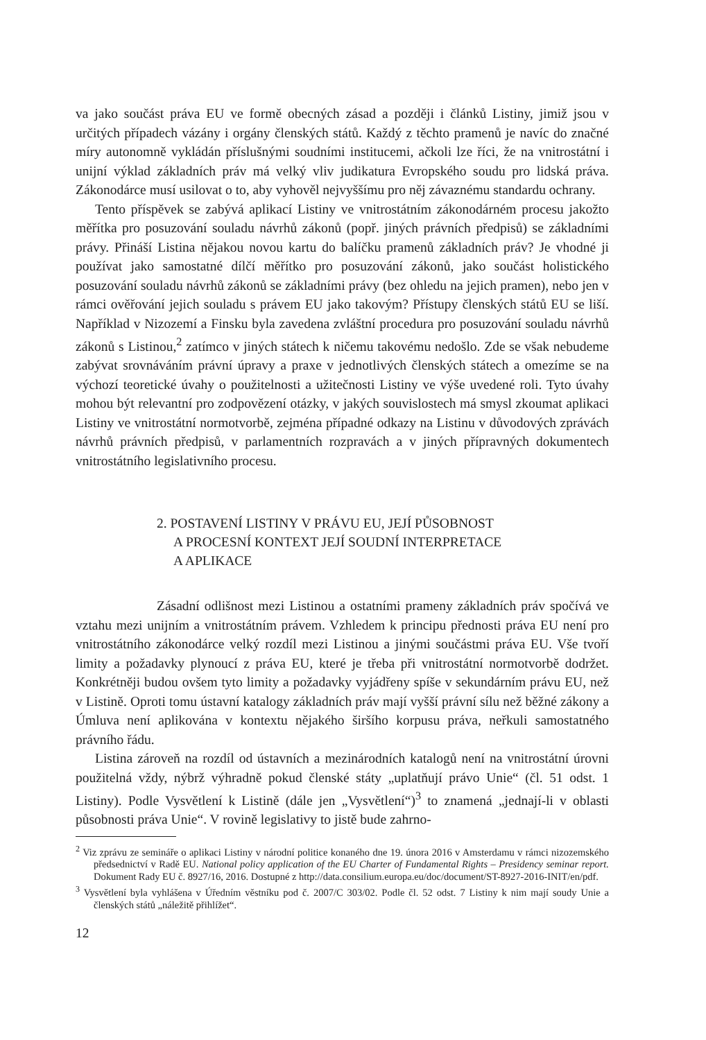va jako součást práva EU ve formě obecných zásad a později i článků Listiny, jimiž jsou v určitých případech vázány i orgány členských států. Každý z těchto pramenů je navíc do značné míry autonomně vykládán příslušnými soudními institucemi, ačkoli lze říci, že na vnitrostátní i unijní výklad základních práv má velký vliv judikatura Evropského soudu pro lidská práva. Zákonodárce musí usilovat o to, aby vyhověl nejvyššímu pro něj závaznému standardu ochrany.
Tento příspěvek se zabývá aplikací Listiny ve vnitrostátním zákonodárném procesu jakožto měřítka pro posuzování souladu návrhů zákonů (popř. jiných právních předpisů) se základními právy. Přináší Listina nějakou novou kartu do balíčku pramenů základních práv? Je vhodné ji používat jako samostatné dílčí měřítko pro posuzování zákonů, jako součást holistického posuzování souladu návrhů zákonů se základními právy (bez ohledu na jejich pramen), nebo jen v rámci ověřování jejich souladu s právem EU jako takovým? Přístupy členských států EU se liší. Například v Nizozemí a Finsku byla zavedena zvláštní procedura pro posuzování souladu návrhů zákonů s Listinou,<sup>2</sup> zatímco v jiných státech k ničemu takovému nedošlo. Zde se však nebudeme zabývat srovnáváním právní úpravy a praxe v jednotlivých členských státech a omezíme se na výchozí teoretické úvahy o použitelnosti a užitečnosti Listiny ve výše uvedené roli. Tyto úvahy mohou být relevantní pro zodpovězení otázky, v jakých souvislostech má smysl zkoumat aplikaci Listiny ve vnitrostátní normotvorbě, zejména případné odkazy na Listinu v důvodových zprávách návrhů právních předpisů, v parlamentních rozpravách a v jiných přípravných dokumentech vnitrostátního legislativního procesu.
2. POSTAVENÍ LISTINY V PRÁVU EU, JEJÍ PŮSOBNOST
A PROCESNÍ KONTEXT JEJÍ SOUDNÍ INTERPRETACE
A APLIKACE
Zásadní odlišnost mezi Listinou a ostatními prameny základních práv spočívá ve vztahu mezi unijním a vnitrostátním právem. Vzhledem k principu přednosti práva EU není pro vnitrostátního zákonodárce velký rozdíl mezi Listinou a jinými součástmi práva EU. Vše tvoří limity a požadavky plynoucí z práva EU, které je třeba při vnitrostátní normotvorbě dodržet. Konkrétněji budou ovšem tyto limity a požadavky vyjádřeny spíše v sekundárním právu EU, než v Listině. Oproti tomu ústavní katalogy základních práv mají vyšší právní sílu než běžné zákony a Úmluva není aplikována v kontextu nějakého širšího korpusu práva, neřkuli samostatného právního řádu.
Listina zároveň na rozdíl od ústavních a mezinárodních katalogů není na vnitrostátní úrovni použitelná vždy, nýbrž výhradně pokud členské státy „uplatňují právo Unie“ (čl. 51 odst. 1 Listiny). Podle Vysvětlení k Listině (dále jen „Vysvětlení“)<sup>3</sup> to znamená „jednají-li v oblasti působnosti práva Unie“. V rovině legislativy to jistě bude zahrno-
<sup>2</sup> Viz zprávu ze semináře o aplikaci Listiny v národní politice konaného dne 19. února 2016 v Amsterdamu v rámci nizozemského předsednictví v Radě EU. National policy application of the EU Charter of Fundamental Rights – Presidency seminar report. Dokument Rady EU č. 8927/16, 2016. Dostupné z http://data.consilium.europa.eu/doc/document/ST-8927-2016-INIT/en/pdf.
<sup>3</sup> Vysvětlení byla vyhlášena v Úředním věstníku pod č. 2007/C 303/02. Podle čl. 52 odst. 7 Listiny k nim mají soudy Unie a členských států „náležitě přihlížet“.
12